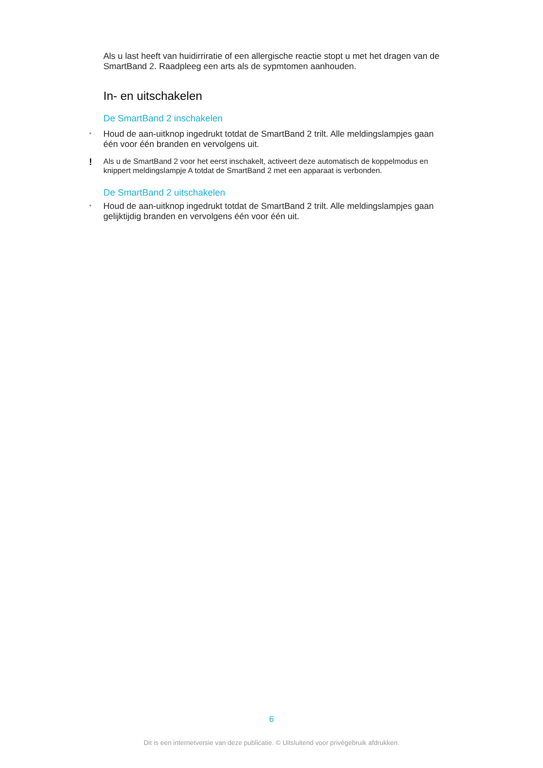Als u last heeft van huidirriratie of een allergische reactie stopt u met het dragen van de SmartBand 2. Raadpleeg een arts als de sypmtomen aanhouden.
In- en uitschakelen
De SmartBand 2 inschakelen
•
Houd de aan-uitknop ingedrukt totdat de SmartBand 2 trilt. Alle meldingslampjes gaan één voor één branden en vervolgens uit.
!
Als u de SmartBand 2 voor het eerst inschakelt, activeert deze automatisch de koppelmodus en knippert meldingslampje A totdat de SmartBand 2 met een apparaat is verbonden.
De SmartBand 2 uitschakelen
•
Houd de aan-uitknop ingedrukt totdat de SmartBand 2 trilt. Alle meldingslampjes gaan gelijktijdig branden en vervolgens één voor één uit.
6
Dit is een internetversie van deze publicatie. © Uitsluitend voor privégebruik afdrukken.